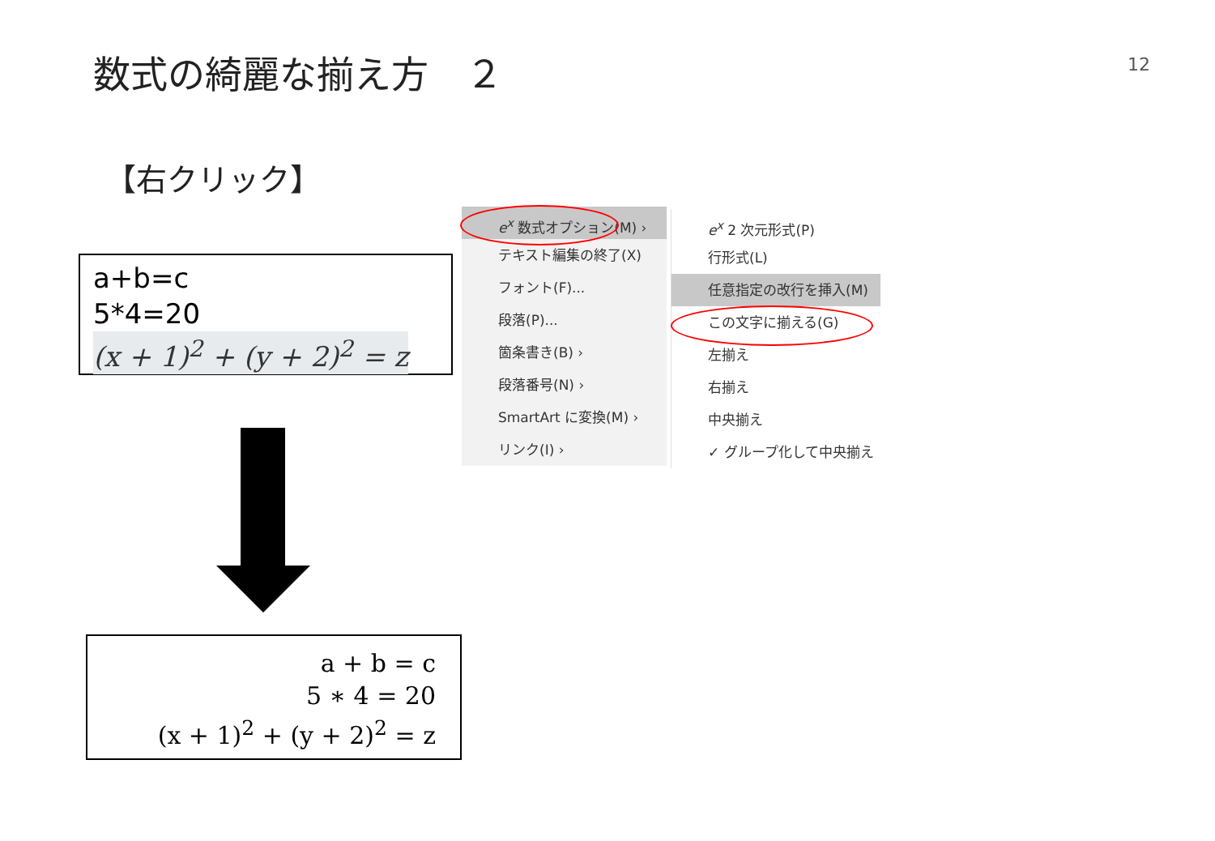数式の綺麗な揃え方　２
12
【右クリック】
a+b=c
5*4=20
(x + 1)<sup>2</sup> + (y + 2)<sup>2</sup> = z
a + b = c
5 ∗ 4 = 20
(x + 1)<sup>2</sup> + (y + 2)<sup>2</sup> = z
e<sup>x</sup> 数式オプション(M) ›
テキスト編集の終了(X)
フォント(F)...
段落(P)...
箇条書き(B) ›
段落番号(N) ›
SmartArt に変換(M) ›
リンク(I) ›
e<sup>x</sup> 2 次元形式(P)
行形式(L)
任意指定の改行を挿入(M)
この文字に揃える(G)
左揃え
右揃え
中央揃え
✓ グループ化して中央揃え